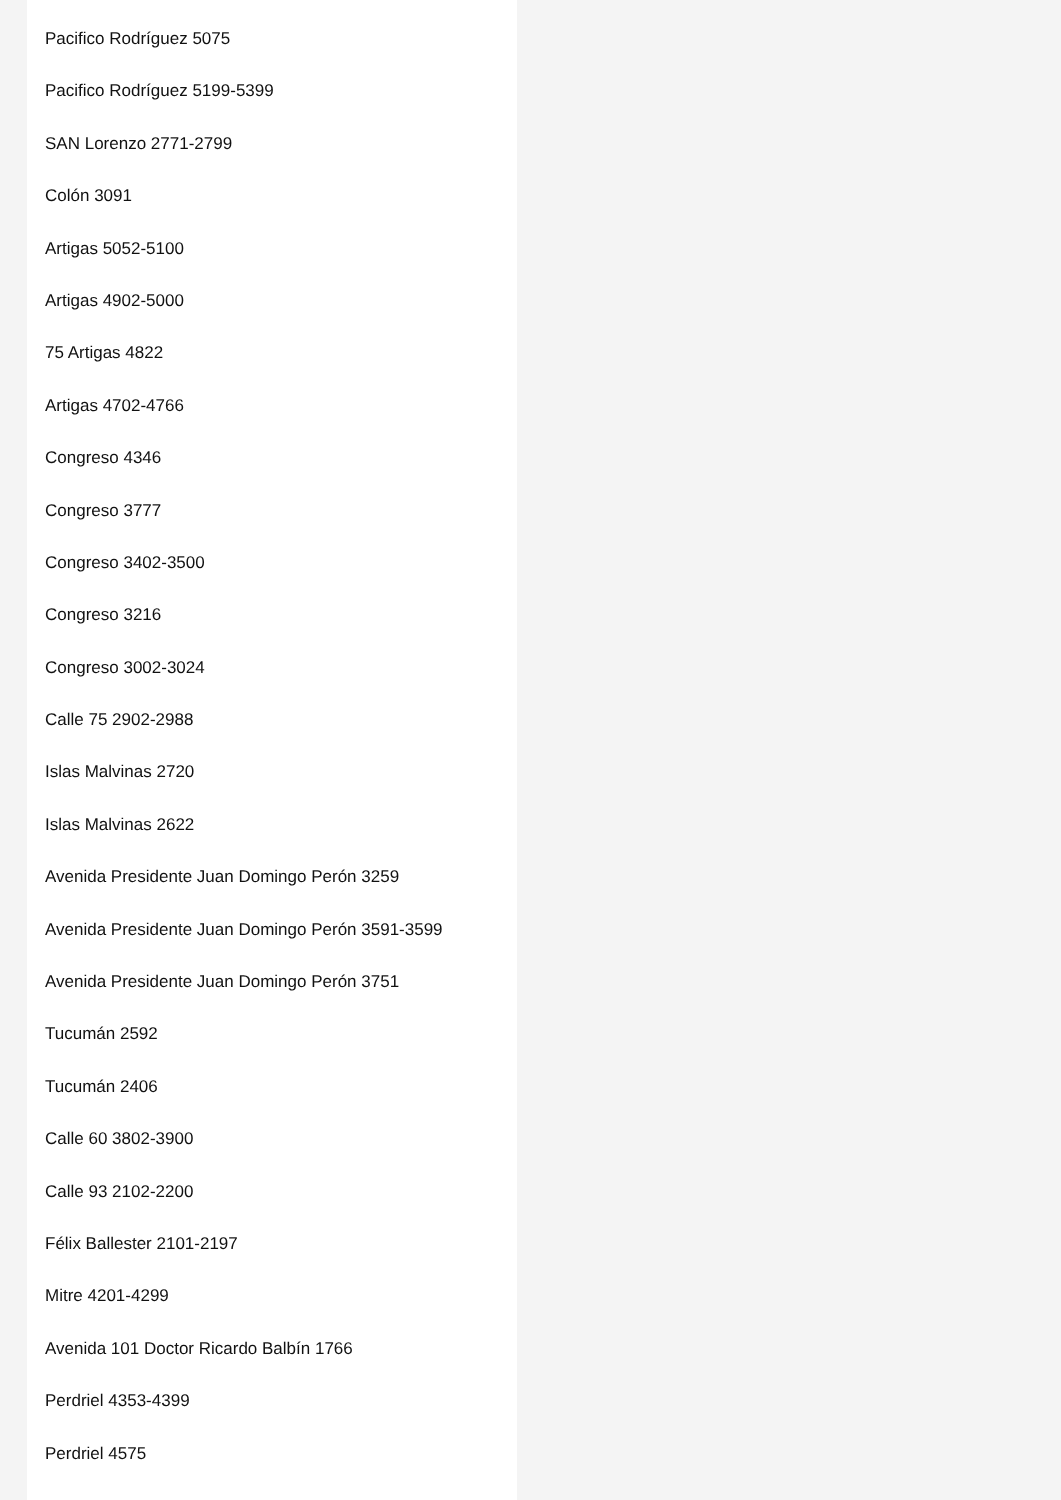Pacifico Rodríguez 5075
Pacifico Rodríguez 5199-5399
SAN Lorenzo 2771-2799
Colón 3091
Artigas 5052-5100
Artigas 4902-5000
75 Artigas 4822
Artigas 4702-4766
Congreso 4346
Congreso 3777
Congreso 3402-3500
Congreso 3216
Congreso 3002-3024
Calle 75 2902-2988
Islas Malvinas 2720
Islas Malvinas 2622
Avenida Presidente Juan Domingo Perón 3259
Avenida Presidente Juan Domingo Perón 3591-3599
Avenida Presidente Juan Domingo Perón 3751
Tucumán 2592
Tucumán 2406
Calle 60 3802-3900
Calle 93 2102-2200
Félix Ballester 2101-2197
Mitre 4201-4299
Avenida 101 Doctor Ricardo Balbín 1766
Perdriel 4353-4399
Perdriel 4575